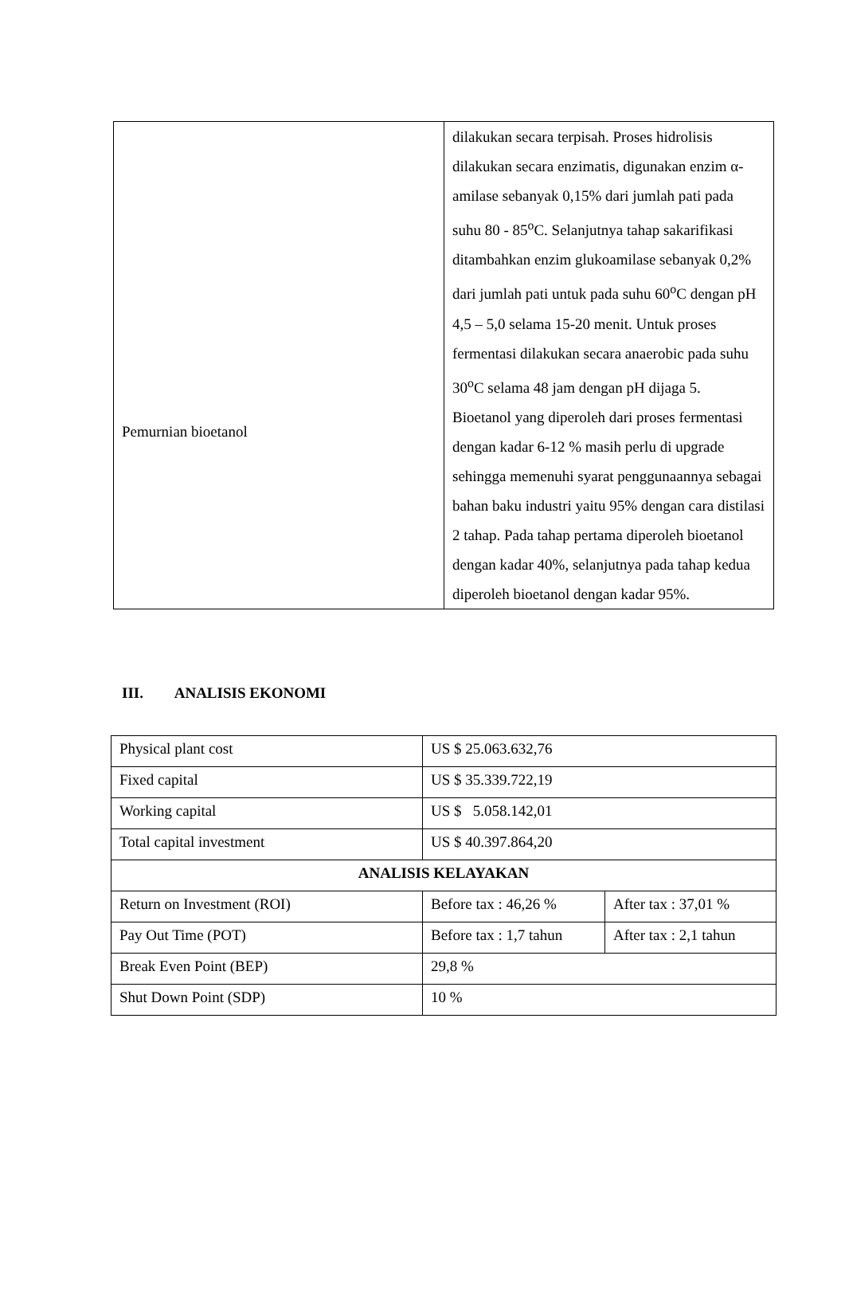| Pemurnian bioetanol | dilakukan secara terpisah. Proses hidrolisis dilakukan secara enzimatis, digunakan enzim α-amilase sebanyak 0,15% dari jumlah pati pada suhu 80 - 85<sup>o</sup>C. Selanjutnya tahap sakarifikasi ditambahkan enzim glukoamilase sebanyak 0,2% dari jumlah pati untuk pada suhu 60<sup>o</sup>C dengan pH 4,5 – 5,0 selama 15-20 menit. Untuk proses fermentasi dilakukan secara anaerobic pada suhu 30<sup>o</sup>C selama 48 jam dengan pH dijaga 5. Bioetanol yang diperoleh dari proses fermentasi dengan kadar 6-12 % masih perlu di upgrade sehingga memenuhi syarat penggunaannya sebagai bahan baku industri yaitu 95% dengan cara distilasi 2 tahap. Pada tahap pertama diperoleh bioetanol dengan kadar 40%, selanjutnya pada tahap kedua diperoleh bioetanol dengan kadar 95%. |
III. ANALISIS EKONOMI
| Physical plant cost | US $ 25.063.632,76 | |
| Fixed capital | US $ 35.339.722,19 | |
| Working capital | US $ 5.058.142,01 | |
| Total capital investment | US $ 40.397.864,20 | |
| ANALISIS KELAYAKAN | | |
| Return on Investment (ROI) | Before tax : 46,26 % | After tax : 37,01 % |
| Pay Out Time (POT) | Before tax : 1,7 tahun | After tax : 2,1 tahun |
| Break Even Point (BEP) | 29,8 % | |
| Shut Down Point (SDP) | 10 % | |